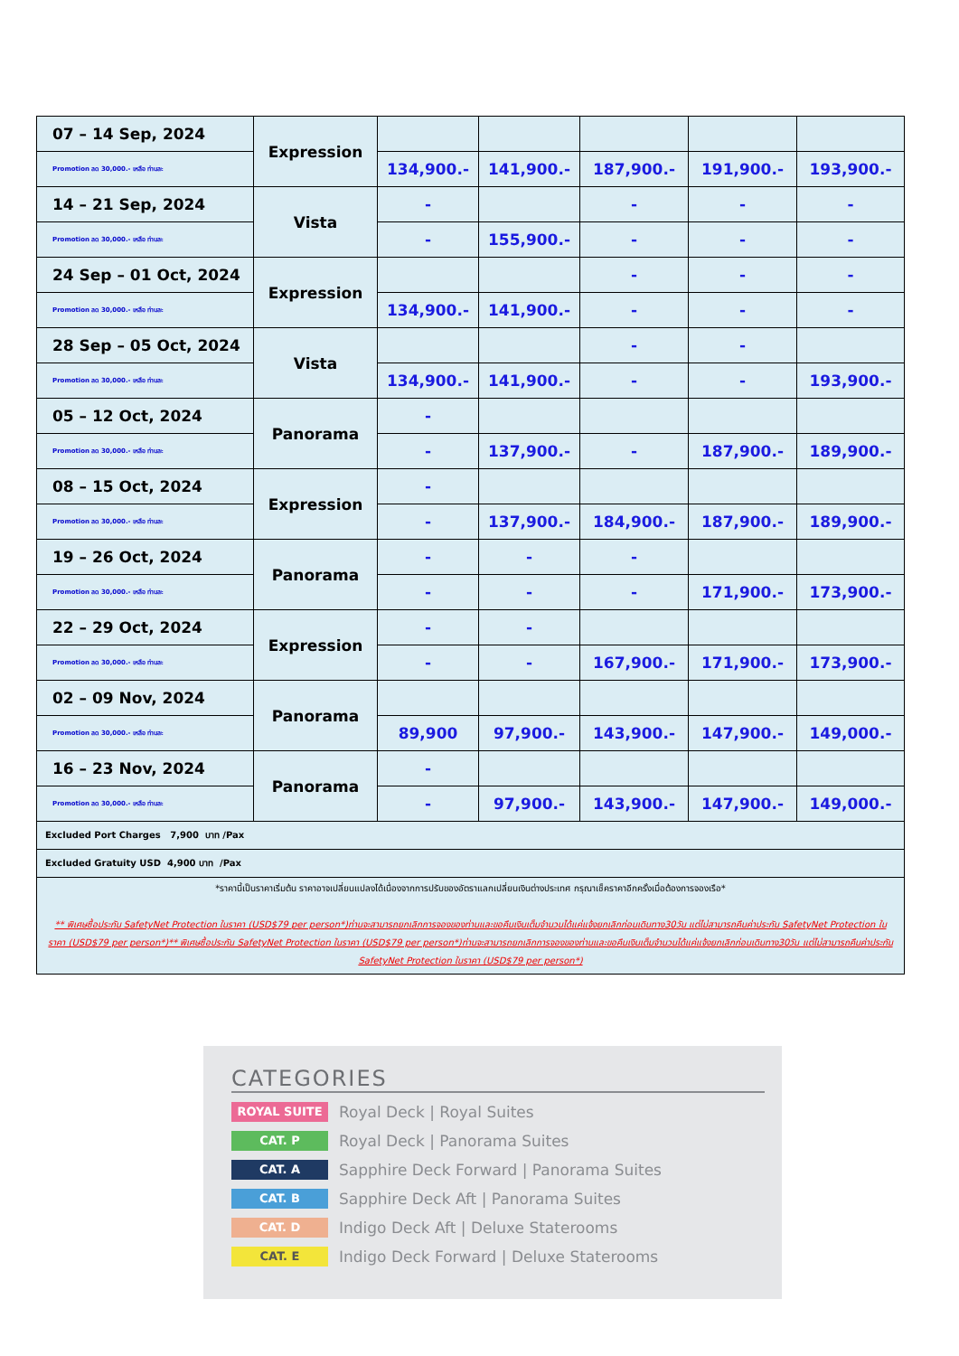| 07 – 14 Sep, 2024 | Expression | | | | | |
| Promotion ลด 30,000.- เหลือ ท่านละ | | 134,900.- | 141,900.- | 187,900.- | 191,900.- | 193,900.- |
| 14 – 21 Sep, 2024 | Vista | - | | - | - | - |
| Promotion ลด 30,000.- เหลือ ท่านละ | | - | 155,900.- | - | - | - |
| 24 Sep – 01 Oct, 2024 | Expression | | | - | - | - |
| Promotion ลด 30,000.- เหลือ ท่านละ | | 134,900.- | 141,900.- | - | - | - |
| 28 Sep – 05 Oct, 2024 | Vista | | | - | - | |
| Promotion ลด 30,000.- เหลือ ท่านละ | | 134,900.- | 141,900.- | - | - | 193,900.- |
| 05 – 12 Oct, 2024 | Panorama | - | | | | |
| Promotion ลด 30,000.- เหลือ ท่านละ | | - | 137,900.- | - | 187,900.- | 189,900.- |
| 08 – 15 Oct, 2024 | Expression | - | | | | |
| Promotion ลด 30,000.- เหลือ ท่านละ | | - | 137,900.- | 184,900.- | 187,900.- | 189,900.- |
| 19 – 26 Oct, 2024 | Panorama | - | - | - | | |
| Promotion ลด 30,000.- เหลือ ท่านละ | | - | - | - | 171,900.- | 173,900.- |
| 22 – 29 Oct, 2024 | Expression | - | - | | | |
| Promotion ลด 30,000.- เหลือ ท่านละ | | - | - | 167,900.- | 171,900.- | 173,900.- |
| 02 – 09 Nov, 2024 | Panorama | | | | | |
| Promotion ลด 30,000.- เหลือ ท่านละ | | 89,900 | 97,900.- | 143,900.- | 147,900.- | 149,000.- |
| 16 – 23 Nov, 2024 | Panorama | - | | | | |
| Promotion ลด 30,000.- เหลือ ท่านละ | | - | 97,900.- | 143,900.- | 147,900.- | 149,000.- |
| Excluded Port Charges 7,900 บาท /Pax | | | | | | |
| Excluded Gratuity USD 4,900 บาท /Pax | | | | | | |
| *ราคานี้เป็นราคาเริ่มต้น ราคาอาจเปลี่ยนแปลงได้เนื่องจากการปรับของอัตราแลกเปลี่ยนเงินต่างประเทศ กรุณาเช็คราคาอีกครั้งเมื่อต้องการจองเรือ* ** พิเศษซื้อประกัน SafetyNet Protection ในราคา (USD$79 per person*)ท่านจะสามารถยกเลิกการจองของท่านและขอคืนเงินเต็มจำนวนได้แค่แจ้งยกเลิกก่อนเดินทาง30วัน แต่ไม่สามารถคืนค่าประกัน SafetyNet Protection ในราคา (USD$79 per person*)** พิเศษซื้อประกัน SafetyNet Protection ในราคา (USD$79 per person*)ท่านจะสามารถยกเลิกการจองของท่านและขอคืนเงินเต็มจำนวนได้แค่แจ้งยกเลิกก่อนเดินทาง30วัน แต่ไม่สามารถคืนค่าประกัน SafetyNet Protection ในราคา (USD$79 per person*) | | | | | | |
CATEGORIES
ROYAL SUITE
Royal Deck | Royal Suites
CAT. P
Royal Deck | Panorama Suites
CAT. A
Sapphire Deck Forward | Panorama Suites
CAT. B
Sapphire Deck Aft | Panorama Suites
CAT. D
Indigo Deck Aft | Deluxe Staterooms
CAT. E
Indigo Deck Forward | Deluxe Staterooms